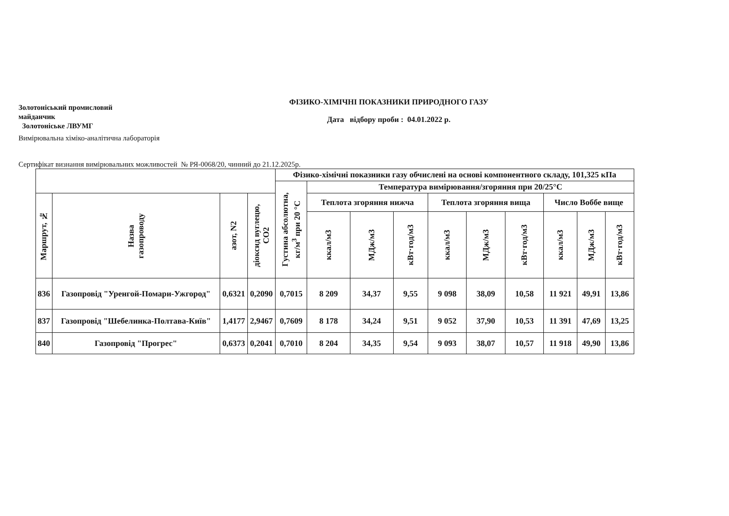Золотоніський промисловий
майданчик
Золотоніське ЛВУМГ
Вимірювальна хіміко-аналітична лабораторія
ФІЗИКО-ХІМІЧНІ ПОКАЗНИКИ ПРИРОДНОГО ГАЗУ
Дата відбору проби : 04.01.2022 р.
Сертифікат визнання вимірювальних можливостей № РЯ-0068/20, чинний до 21.12.2025р.
| | | | | Фізико-хімічні показники газу обчислені на основі компонентного складу, 101,325 кПа | | | | | | | | | |
| --- | --- | --- | --- | --- | --- | --- | --- | --- | --- | --- | --- | --- | --- |
| | | | | Густина абсолютна, кг/м<sup>3</sup> при 20 °C | Температура вимірювання/згоряння при 20/25°C | | | | | | | | |
| Маршрут, № | Назва газопроводу | азот, N2 | діоксид вуглецю, CO2 | | Теплота згоряння нижча | | | Теплота згоряння вища | | | Число Воббе вище | | |
| | | | | | ккал/м3 | МДж/м3 | кВт·год/м3 | ккал/м3 | МДж/м3 | кВт·год/м3 | ккал/м3 | МДж/м3 | кВт·год/м3 |
| 836 | Газопровід "Уренгой-Помари-Ужгород" | 0,6321 | 0,2090 | 0,7015 | 8 209 | 34,37 | 9,55 | 9 098 | 38,09 | 10,58 | 11 921 | 49,91 | 13,86 |
| 837 | Газопровід "Шебелинка-Полтава-Київ" | 1,4177 | 2,9467 | 0,7609 | 8 178 | 34,24 | 9,51 | 9 052 | 37,90 | 10,53 | 11 391 | 47,69 | 13,25 |
| 840 | Газопровід "Прогрес" | 0,6373 | 0,2041 | 0,7010 | 8 204 | 34,35 | 9,54 | 9 093 | 38,07 | 10,57 | 11 918 | 49,90 | 13,86 |